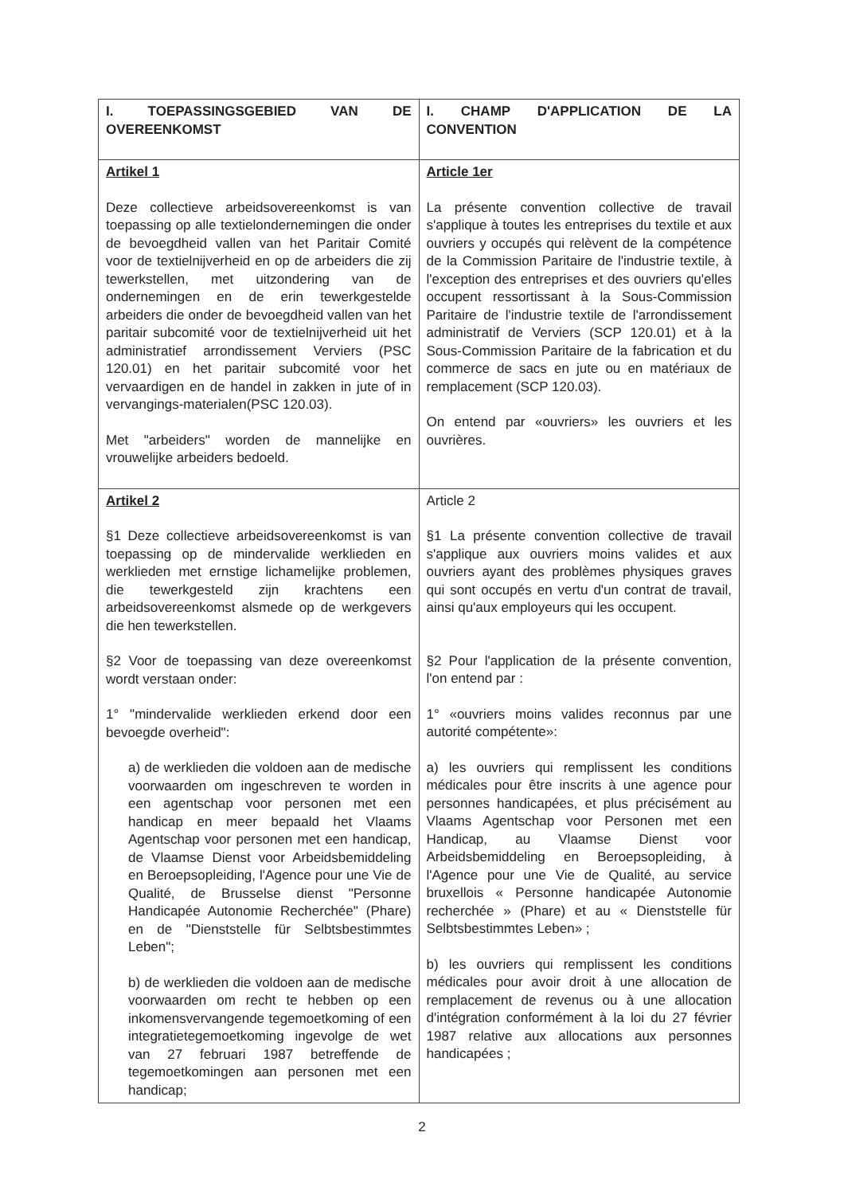| I. TOEPASSINGSGEBIED VAN DE OVEREENKOMST | I. CHAMP D'APPLICATION DE LA CONVENTION |
| Artikel 1 Deze collectieve arbeidsovereenkomst is van toepassing op alle textielondernemingen die onder de bevoegdheid vallen van het Paritair Comité voor de textielnijverheid en op de arbeiders die zij tewerkstellen, met uitzondering van de ondernemingen en de erin tewerkgestelde arbeiders die onder de bevoegdheid vallen van het paritair subcomité voor de textielnijverheid uit het administratief arrondissement Verviers (PSC 120.01) en het paritair subcomité voor het vervaardigen en de handel in zakken in jute of in vervangings-materialen(PSC 120.03). Met "arbeiders" worden de mannelijke en vrouwelijke arbeiders bedoeld. | Article 1er La présente convention collective de travail s'applique à toutes les entreprises du textile et aux ouvriers y occupés qui relèvent de la compétence de la Commission Paritaire de l'industrie textile, à l'exception des entreprises et des ouvriers qu'elles occupent ressortissant à la Sous-Commission Paritaire de l'industrie textile de l'arrondissement administratif de Verviers (SCP 120.01) et à la Sous-Commission Paritaire de la fabrication et du commerce de sacs en jute ou en matériaux de remplacement (SCP 120.03). On entend par «ouvriers» les ouvriers et les ouvrières. |
| Artikel 2 §1 Deze collectieve arbeidsovereenkomst is van toepassing op de mindervalide werklieden en werklieden met ernstige lichamelijke problemen, die tewerkgesteld zijn krachtens een arbeidsovereenkomst alsmede op de werkgevers die hen tewerkstellen. §2 Voor de toepassing van deze overeenkomst wordt verstaan onder: 1° "mindervalide werklieden erkend door een bevoegde overheid": a) de werklieden die voldoen aan de medische voorwaarden om ingeschreven te worden in een agentschap voor personen met een handicap en meer bepaald het Vlaams Agentschap voor personen met een handicap, de Vlaamse Dienst voor Arbeidsbemiddeling en Beroepsopleiding, l'Agence pour une Vie de Qualité, de Brusselse dienst "Personne Handicapée Autonomie Recherchée" (Phare) en de "Dienststelle für Selbtsbestimmtes Leben"; b) de werklieden die voldoen aan de medische voorwaarden om recht te hebben op een inkomensvervangende tegemoetkoming of een integratietegemoetkoming ingevolge de wet van 27 februari 1987 betreffende de tegemoetkomingen aan personen met een handicap; | Article 2 §1 La présente convention collective de travail s'applique aux ouvriers moins valides et aux ouvriers ayant des problèmes physiques graves qui sont occupés en vertu d'un contrat de travail, ainsi qu'aux employeurs qui les occupent. §2 Pour l'application de la présente convention, l'on entend par : 1° «ouvriers moins valides reconnus par une autorité compétente»: a) les ouvriers qui remplissent les conditions médicales pour être inscrits à une agence pour personnes handicapées, et plus précisément au Vlaams Agentschap voor Personen met een Handicap, au Vlaamse Dienst voor Arbeidsbemiddeling en Beroepsopleiding, à l'Agence pour une Vie de Qualité, au service bruxellois « Personne handicapée Autonomie recherchée » (Phare) et au « Dienststelle für Selbtsbestimmtes Leben» ; b) les ouvriers qui remplissent les conditions médicales pour avoir droit à une allocation de remplacement de revenus ou à une allocation d'intégration conformément à la loi du 27 février 1987 relative aux allocations aux personnes handicapées ; |
2